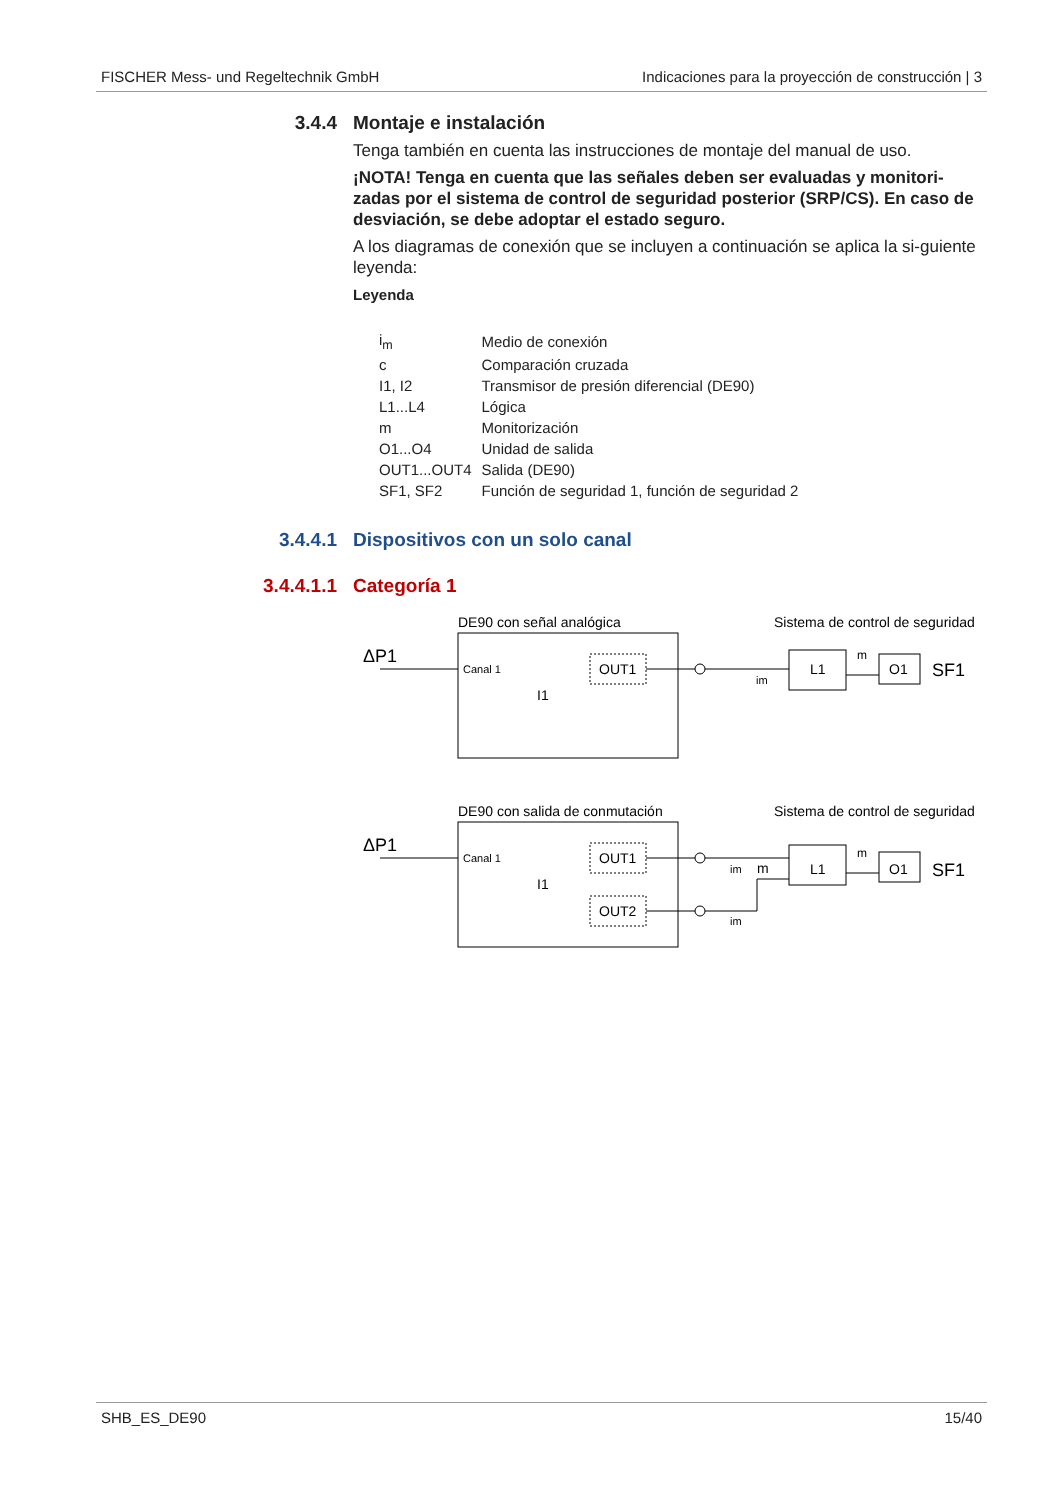FISCHER Mess- und Regeltechnik GmbH Indicaciones para la proyección de construcción | 3
3.4.4 Montaje e instalación
Tenga también en cuenta las instrucciones de montaje del manual de uso.
¡NOTA! Tenga en cuenta que las señales deben ser evaluadas y monitori-zadas por el sistema de control de seguridad posterior (SRP/CS). En caso de desviación, se debe adoptar el estado seguro.
A los diagramas de conexión que se incluyen a continuación se aplica la si-guiente leyenda:
Leyenda
| i<sub>m</sub> | Medio de conexión |
| c | Comparación cruzada |
| I1, I2 | Transmisor de presión diferencial (DE90) |
| L1...L4 | Lógica |
| m | Monitorización |
| O1...O4 | Unidad de salida |
| OUT1...OUT4 | Salida (DE90) |
| SF1, SF2 | Función de seguridad 1, función de seguridad 2 |
3.4.4.1 Dispositivos con un solo canal
3.4.4.1.1 Categoría 1
DE90 con señal analógica
Sistema de control de seguridad
ΔP1
Canal 1
I1
OUT1
im
L1
O1
m
SF1
DE90 con salida de conmutación
Sistema de control de seguridad
ΔP1
Canal 1
I1
OUT1
OUT2
im
im
m
L1
O1
m
SF1
SHB_ES_DE90 15/40